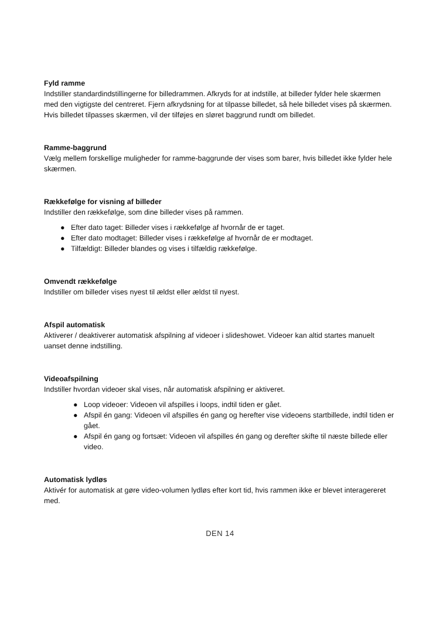Fyld ramme
Indstiller standardindstillingerne for billedrammen. Afkryds for at indstille, at billeder fylder hele skærmen med den vigtigste del centreret. Fjern afkrydsning for at tilpasse billedet, så hele billedet vises på skærmen. Hvis billedet tilpasses skærmen, vil der tilføjes en sløret baggrund rundt om billedet.
Ramme-baggrund
Vælg mellem forskellige muligheder for ramme-baggrunde der vises som barer, hvis billedet ikke fylder hele skærmen.
Rækkefølge for visning af billeder
Indstiller den rækkefølge, som dine billeder vises på rammen.
● Efter dato taget: Billeder vises i rækkefølge af hvornår de er taget.
● Efter dato modtaget: Billeder vises i rækkefølge af hvornår de er modtaget.
● Tilfældigt: Billeder blandes og vises i tilfældig rækkefølge.
Omvendt rækkefølge
Indstiller om billeder vises nyest til ældst eller ældst til nyest.
Afspil automatisk
Aktiverer / deaktiverer automatisk afspilning af videoer i slideshowet. Videoer kan altid startes manuelt uanset denne indstilling.
Videoafspilning
Indstiller hvordan videoer skal vises, når automatisk afspilning er aktiveret.
● Loop videoer: Videoen vil afspilles i loops, indtil tiden er gået.
● Afspil én gang: Videoen vil afspilles én gang og herefter vise videoens startbillede, indtil tiden er gået.
● Afspil én gang og fortsæt: Videoen vil afspilles én gang og derefter skifte til næste billede eller video.
Automatisk lydløs
Aktivér for automatisk at gøre video-volumen lydløs efter kort tid, hvis rammen ikke er blevet interagereret med.
DEN 14